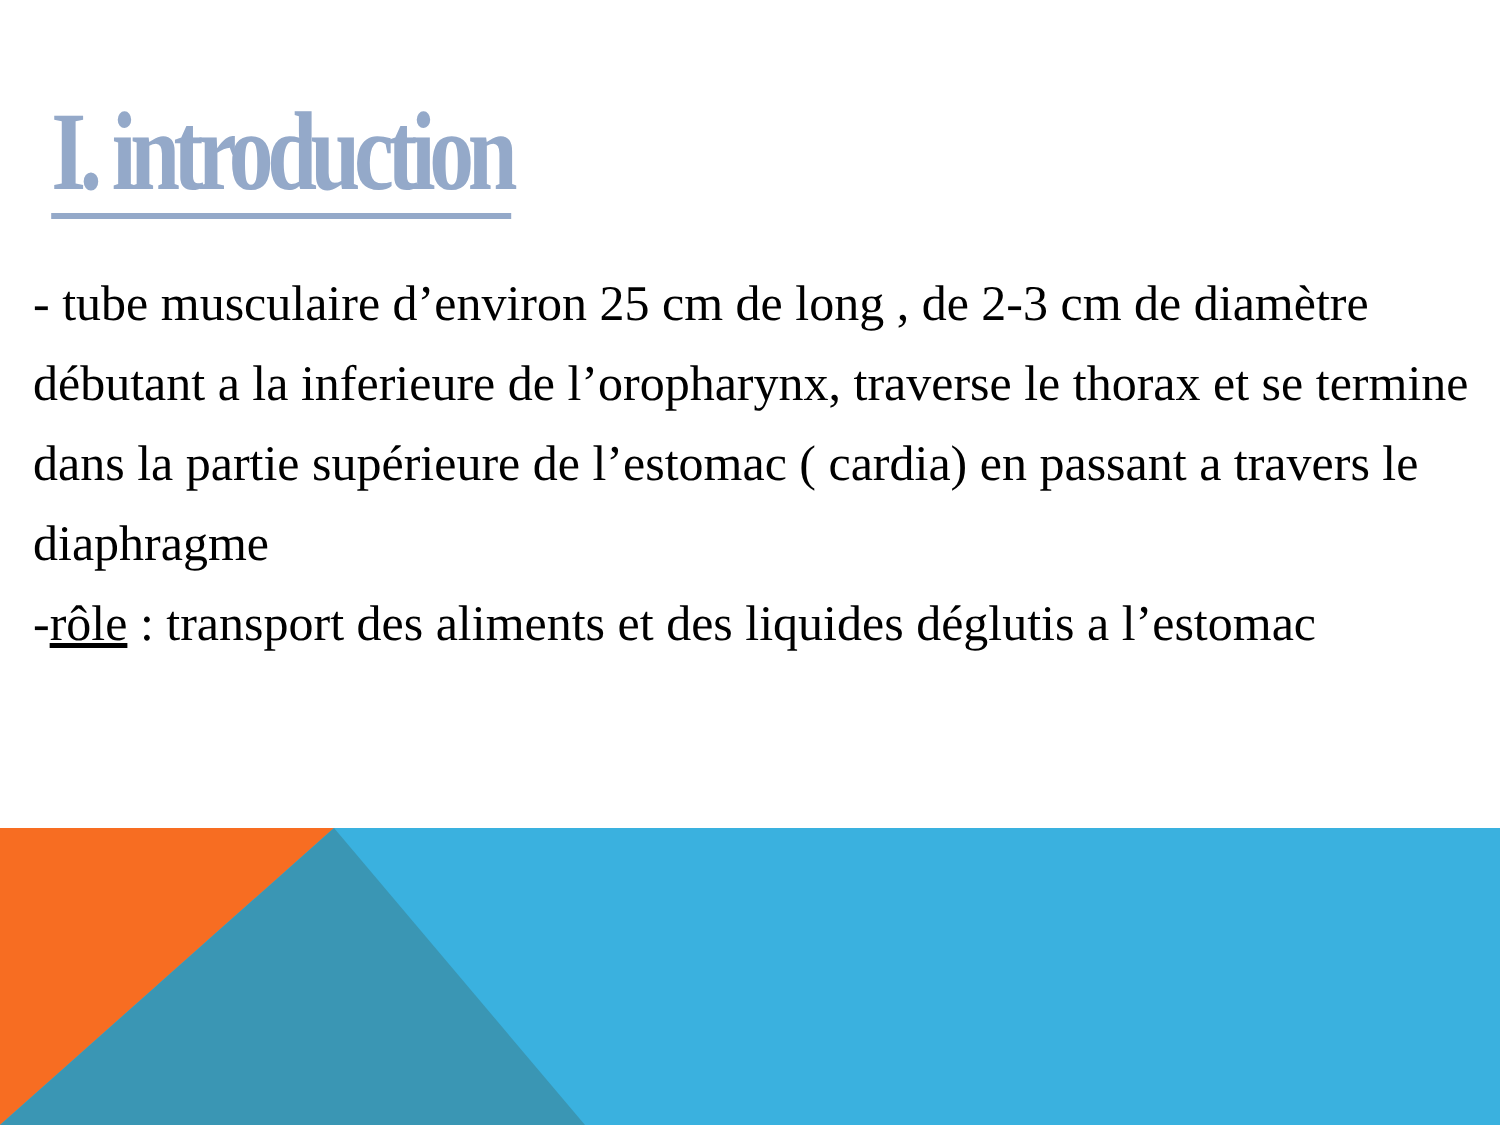I. introduction
- tube musculaire d’environ 25 cm de long , de 2-3 cm de diamètre débutant a la inferieure de l’oropharynx, traverse le thorax et se termine dans la partie supérieure de l’estomac ( cardia) en passant a travers le diaphragme
-rôle : transport des aliments et des liquides déglutis a l’estomac